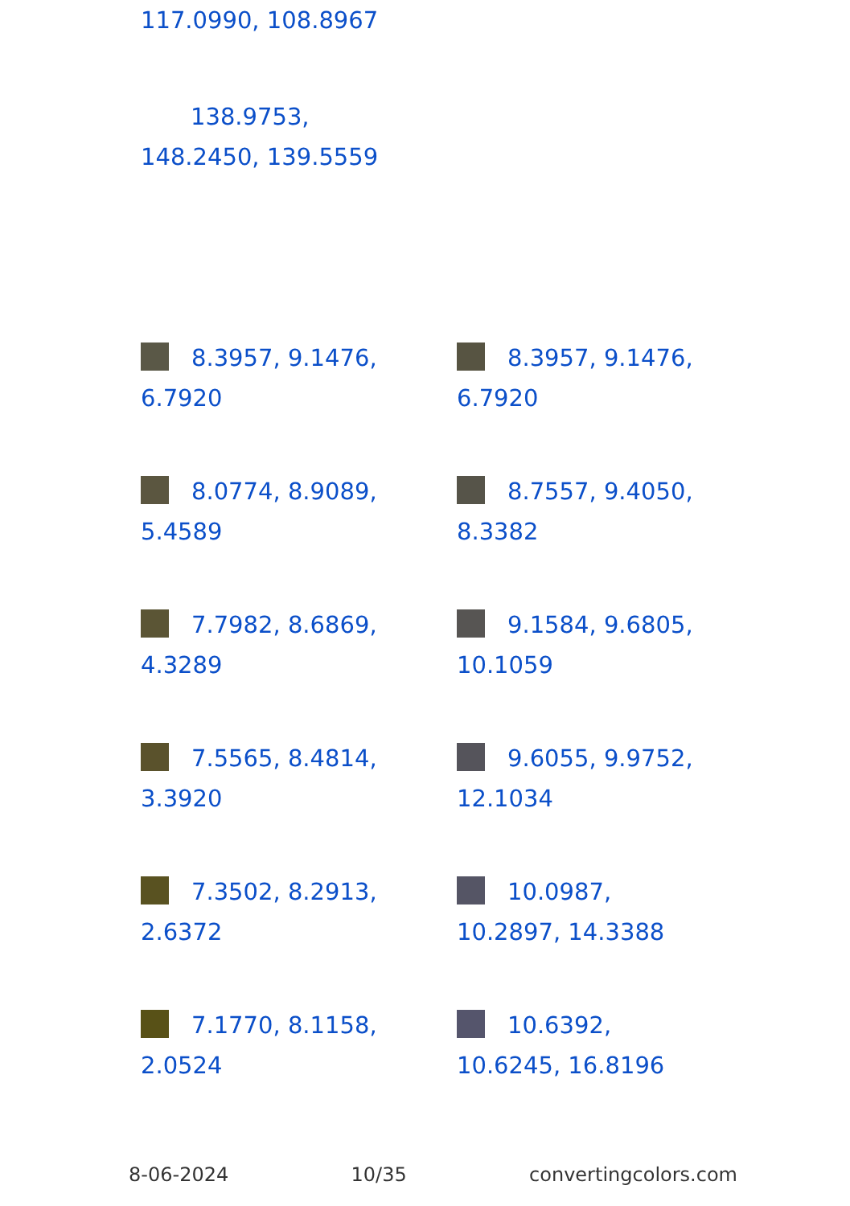117.0990, 108.8967
138.9753,
148.2450, 139.5559
8.3957, 9.1476, 6.7920
8.3957, 9.1476, 6.7920
8.0774, 8.9089, 5.4589
8.7557, 9.4050, 8.3382
7.7982, 8.6869, 4.3289
9.1584, 9.6805, 10.1059
7.5565, 8.4814, 3.3920
9.6055, 9.9752, 12.1034
7.3502, 8.2913, 2.6372
10.0987, 10.2897, 14.3388
7.1770, 8.1158, 2.0524
10.6392, 10.6245, 16.8196
8-06-2024 10/35 convertingcolors.com